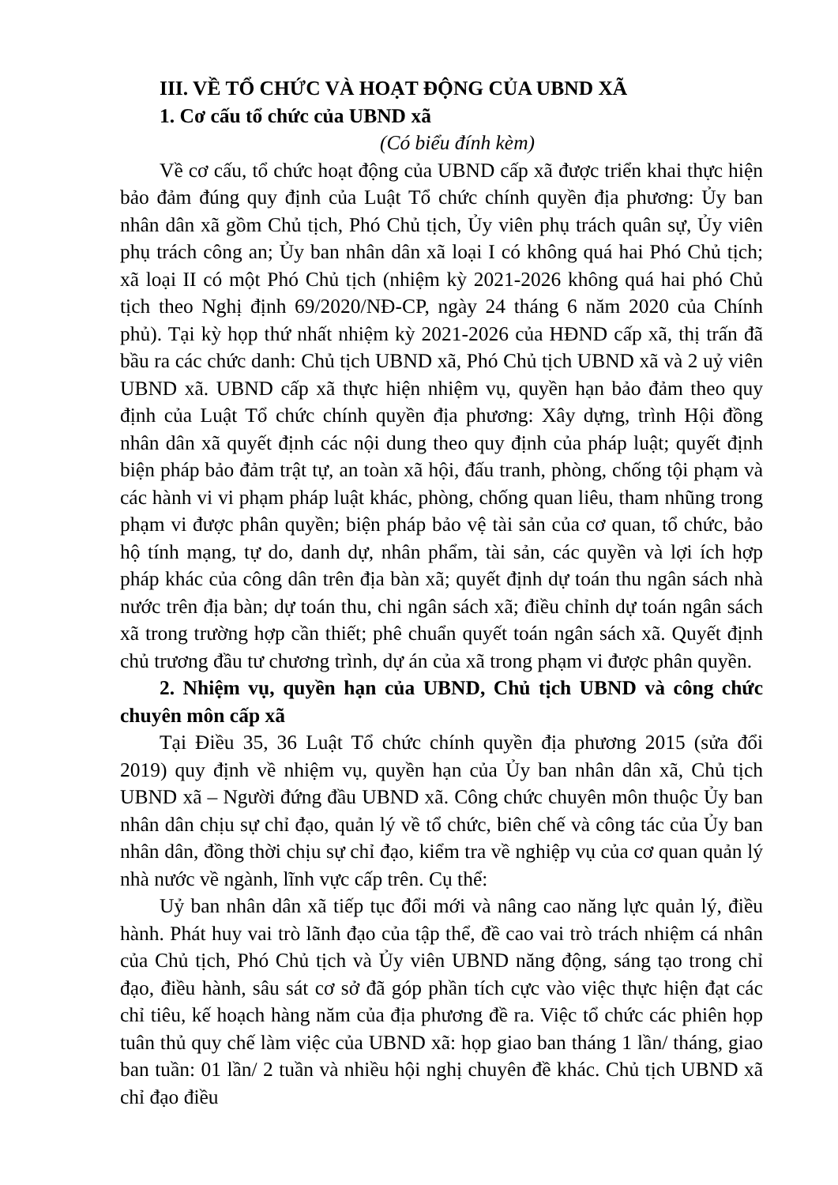III. VỀ TỔ CHỨC VÀ HOẠT ĐỘNG CỦA UBND XÃ
1. Cơ cấu tổ chức của UBND xã
(Có biểu đính kèm)
Về cơ cấu, tổ chức hoạt động của UBND cấp xã được triển khai thực hiện bảo đảm đúng quy định của Luật Tổ chức chính quyền địa phương: Ủy ban nhân dân xã gồm Chủ tịch, Phó Chủ tịch, Ủy viên phụ trách quân sự, Ủy viên phụ trách công an; Ủy ban nhân dân xã loại I có không quá hai Phó Chủ tịch; xã loại II có một Phó Chủ tịch (nhiệm kỳ 2021-2026 không quá hai phó Chủ tịch theo Nghị định 69/2020/NĐ-CP, ngày 24 tháng 6 năm 2020 của Chính phủ). Tại kỳ họp thứ nhất nhiệm kỳ 2021-2026 của HĐND cấp xã, thị trấn đã bầu ra các chức danh: Chủ tịch UBND xã, Phó Chủ tịch UBND xã và 2 uỷ viên UBND xã. UBND cấp xã thực hiện nhiệm vụ, quyền hạn bảo đảm theo quy định của Luật Tổ chức chính quyền địa phương: Xây dựng, trình Hội đồng nhân dân xã quyết định các nội dung theo quy định của pháp luật; quyết định biện pháp bảo đảm trật tự, an toàn xã hội, đấu tranh, phòng, chống tội phạm và các hành vi vi phạm pháp luật khác, phòng, chống quan liêu, tham nhũng trong phạm vi được phân quyền; biện pháp bảo vệ tài sản của cơ quan, tổ chức, bảo hộ tính mạng, tự do, danh dự, nhân phẩm, tài sản, các quyền và lợi ích hợp pháp khác của công dân trên địa bàn xã; quyết định dự toán thu ngân sách nhà nước trên địa bàn; dự toán thu, chi ngân sách xã; điều chỉnh dự toán ngân sách xã trong trường hợp cần thiết; phê chuẩn quyết toán ngân sách xã. Quyết định chủ trương đầu tư chương trình, dự án của xã trong phạm vi được phân quyền.
2. Nhiệm vụ, quyền hạn của UBND, Chủ tịch UBND và công chức chuyên môn cấp xã
Tại Điều 35, 36 Luật Tổ chức chính quyền địa phương 2015 (sửa đổi 2019) quy định về nhiệm vụ, quyền hạn của Ủy ban nhân dân xã, Chủ tịch UBND xã – Người đứng đầu UBND xã. Công chức chuyên môn thuộc Ủy ban nhân dân chịu sự chỉ đạo, quản lý về tổ chức, biên chế và công tác của Ủy ban nhân dân, đồng thời chịu sự chỉ đạo, kiểm tra về nghiệp vụ của cơ quan quản lý nhà nước về ngành, lĩnh vực cấp trên. Cụ thể:
Uỷ ban nhân dân xã tiếp tục đổi mới và nâng cao năng lực quản lý, điều hành. Phát huy vai trò lãnh đạo của tập thể, đề cao vai trò trách nhiệm cá nhân của Chủ tịch, Phó Chủ tịch và Ủy viên UBND năng động, sáng tạo trong chỉ đạo, điều hành, sâu sát cơ sở đã góp phần tích cực vào việc thực hiện đạt các chỉ tiêu, kế hoạch hàng năm của địa phương đề ra. Việc tổ chức các phiên họp tuân thủ quy chế làm việc của UBND xã: họp giao ban tháng 1 lần/ tháng, giao ban tuần: 01 lần/ 2 tuần và nhiều hội nghị chuyên đề khác. Chủ tịch UBND xã chỉ đạo điều